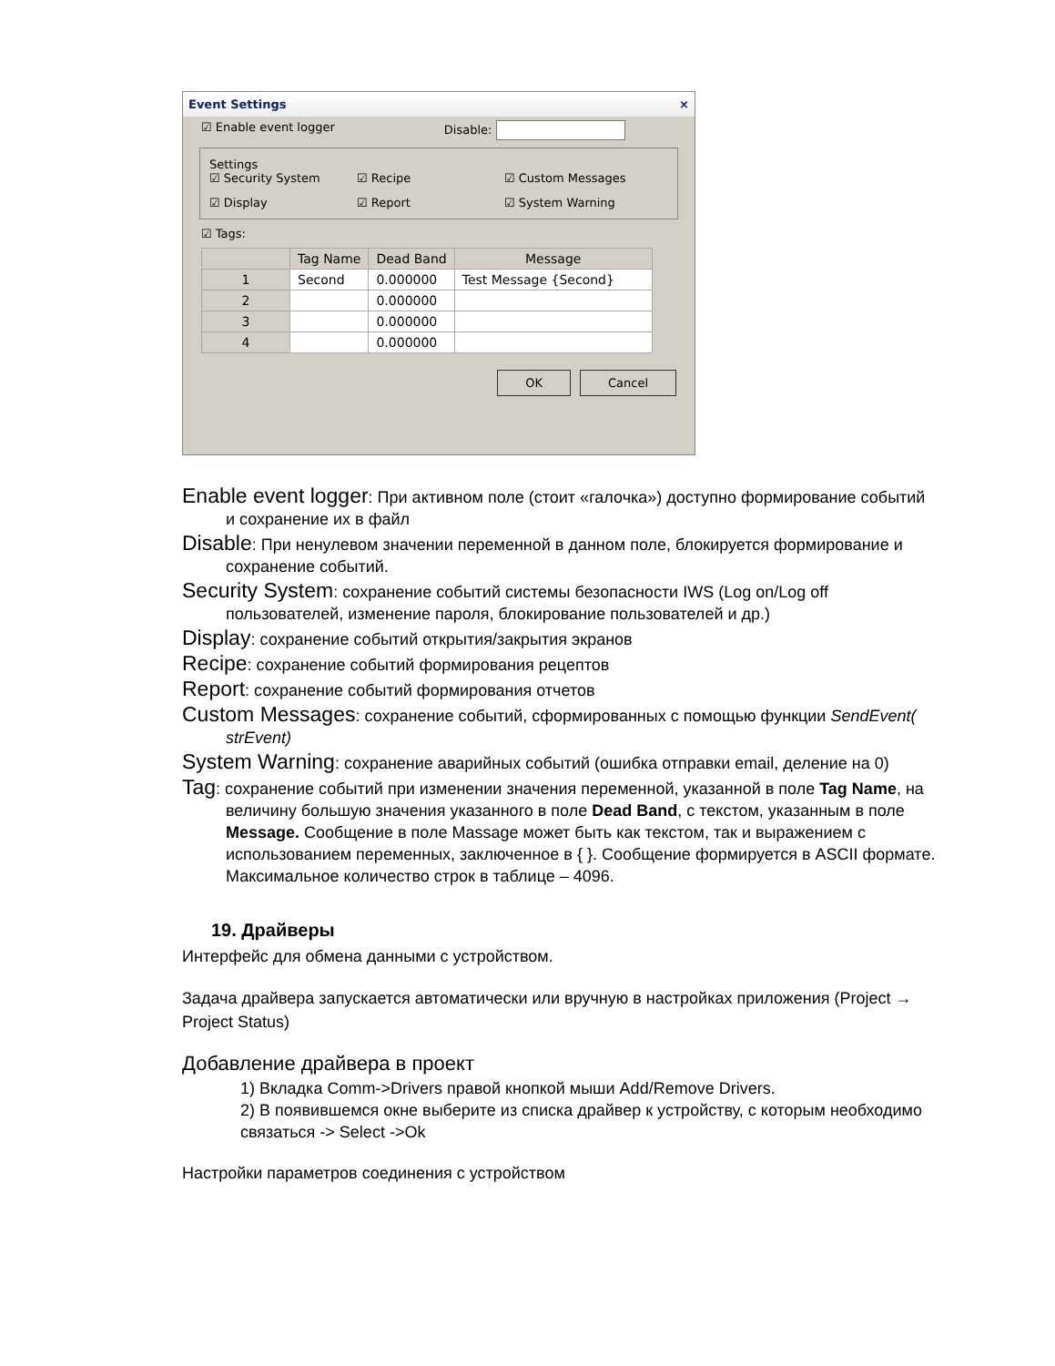Event Settings ×
☑ Enable event logger Disable:
Settings
☑ Security System ☑ Recipe ☑ Custom Messages ☑ Display ☑ Report ☑ System Warning
☑ Tags:
| | Tag Name | Dead Band | Message |
| --- | --- | --- | --- |
| 1 | Second | 0.000000 | Test Message {Second} |
| 2 | | 0.000000 | |
| 3 | | 0.000000 | |
| 4 | | 0.000000 | |
OK Cancel
Enable event logger: При активном поле (стоит «галочка») доступно формирование событий и сохранение их в файл
Disable: При ненулевом значении переменной в данном поле, блокируется формирование и сохранение событий.
Security System: сохранение событий системы безопасности IWS (Log on/Log off пользователей, изменение пароля, блокирование пользователей и др.)
Display: сохранение событий открытия/закрытия экранов
Recipe: сохранение событий формирования рецептов
Report: сохранение событий формирования отчетов
Custom Messages: сохранение событий, сформированных с помощью функции SendEvent( strEvent)
System Warning: сохранение аварийных событий (ошибка отправки email, деление на 0)
Tag: сохранение событий при изменении значения переменной, указанной в поле Tag Name, на величину большую значения указанного в поле Dead Band, с текстом, указанным в поле Message. Сообщение в поле Massage может быть как текстом, так и выражением с использованием переменных, заключенное в { }. Сообщение формируется в ASCII формате. Максимальное количество строк в таблице – 4096.
19. Драйверы
Интерфейс для обмена данными с устройством.
Задача драйвера запускается автоматически или вручную в настройках приложения (Project → Project Status)
Добавление драйвера в проект
1) Вкладка Comm->Drivers правой кнопкой мыши Add/Remove Drivers.
2) В появившемся окне выберите из списка драйвер к устройству, с которым необходимо связаться -> Select ->Ok
Настройки параметров соединения с устройством